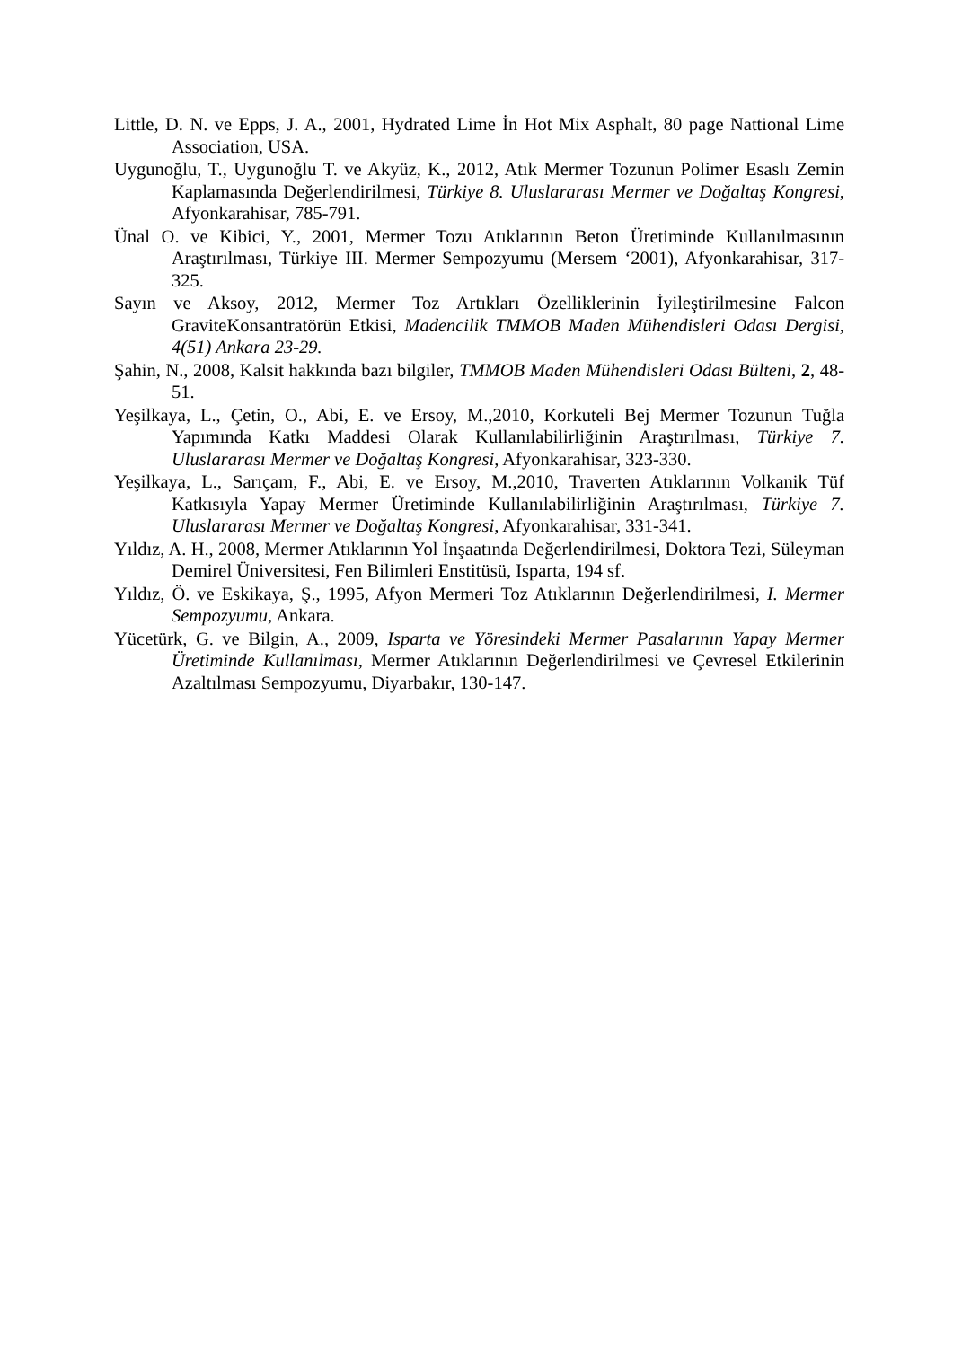Little, D. N. ve Epps, J. A., 2001, Hydrated Lime İn Hot Mix Asphalt, 80 page Nattional Lime Association, USA.
Uygunoğlu, T., Uygunoğlu T. ve Akyüz, K., 2012, Atık Mermer Tozunun Polimer Esaslı Zemin Kaplamasında Değerlendirilmesi, Türkiye 8. Uluslararası Mermer ve Doğaltaş Kongresi, Afyonkarahisar, 785-791.
Ünal O. ve Kibici, Y., 2001, Mermer Tozu Atıklarının Beton Üretiminde Kullanılmasının Araştırılması, Türkiye III. Mermer Sempozyumu (Mersem ‘2001), Afyonkarahisar, 317-325.
Sayın ve Aksoy, 2012, Mermer Toz Artıkları Özelliklerinin İyileştirilmesine Falcon GraviteKonsantratörün Etkisi, Madencilik TMMOB Maden Mühendisleri Odası Dergisi, 4(51) Ankara 23-29.
Şahin, N., 2008, Kalsit hakkında bazı bilgiler, TMMOB Maden Mühendisleri Odası Bülteni, 2, 48-51.
Yeşilkaya, L., Çetin, O., Abi, E. ve Ersoy, M.,2010, Korkuteli Bej Mermer Tozunun Tuğla Yapımında Katkı Maddesi Olarak Kullanılabilirliğinin Araştırılması, Türkiye 7. Uluslararası Mermer ve Doğaltaş Kongresi, Afyonkarahisar, 323-330.
Yeşilkaya, L., Sarıçam, F., Abi, E. ve Ersoy, M.,2010, Traverten Atıklarının Volkanik Tüf Katkısıyla Yapay Mermer Üretiminde Kullanılabilirliğinin Araştırılması, Türkiye 7. Uluslararası Mermer ve Doğaltaş Kongresi, Afyonkarahisar, 331-341.
Yıldız, A. H., 2008, Mermer Atıklarının Yol İnşaatında Değerlendirilmesi, Doktora Tezi, Süleyman Demirel Üniversitesi, Fen Bilimleri Enstitüsü, Isparta, 194 sf.
Yıldız, Ö. ve Eskikaya, Ş., 1995, Afyon Mermeri Toz Atıklarının Değerlendirilmesi, I. Mermer Sempozyumu, Ankara.
Yücetürk, G. ve Bilgin, A., 2009, Isparta ve Yöresindeki Mermer Pasalarının Yapay Mermer Üretiminde Kullanılması, Mermer Atıklarının Değerlendirilmesi ve Çevresel Etkilerinin Azaltılması Sempozyumu, Diyarbakır, 130-147.